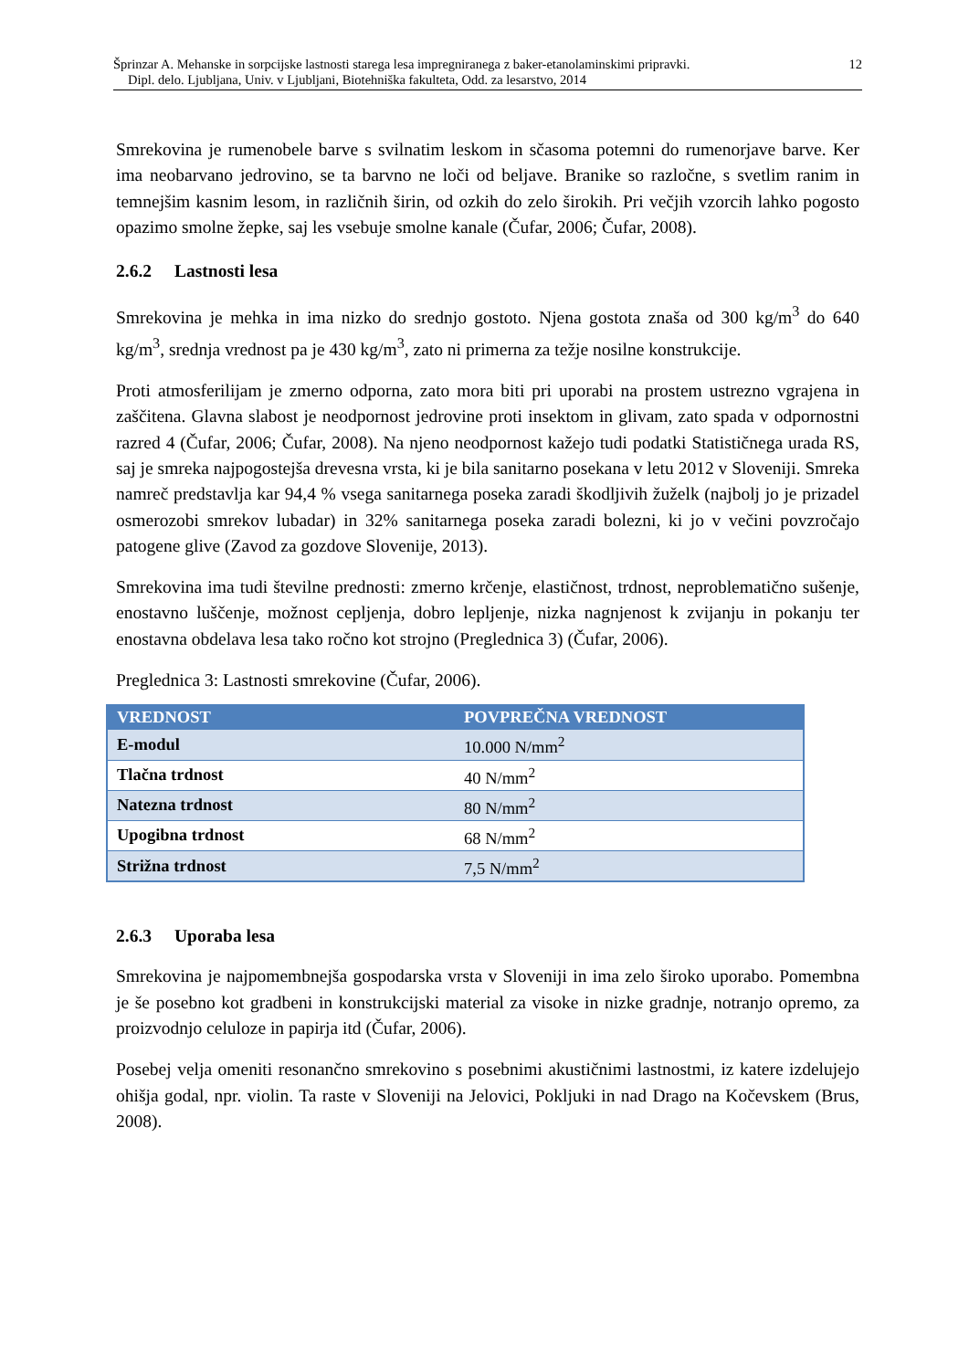Šprinzar A. Mehanske in sorpcijske lastnosti starega lesa impregniranega z baker-etanolaminskimi pripravki. 12
Dipl. delo. Ljubljana, Univ. v Ljubljani, Biotehniška fakulteta, Odd. za lesarstvo, 2014
Smrekovina je rumenobele barve s svilnatim leskom in sčasoma potemni do rumenorjave barve. Ker ima neobarvano jedrovino, se ta barvno ne loči od beljave. Branike so razločne, s svetlim ranim in temnejšim kasnim lesom, in različnih širin, od ozkih do zelo širokih. Pri večjih vzorcih lahko pogosto opazimo smolne žepke, saj les vsebuje smolne kanale (Čufar, 2006; Čufar, 2008).
2.6.2 Lastnosti lesa
Smrekovina je mehka in ima nizko do srednjo gostoto. Njena gostota znaša od 300 kg/m<sup>3</sup> do 640 kg/m<sup>3</sup>, srednja vrednost pa je 430 kg/m<sup>3</sup>, zato ni primerna za težje nosilne konstrukcije.
Proti atmosferilijam je zmerno odporna, zato mora biti pri uporabi na prostem ustrezno vgrajena in zaščitena. Glavna slabost je neodpornost jedrovine proti insektom in glivam, zato spada v odpornostni razred 4 (Čufar, 2006; Čufar, 2008). Na njeno neodpornost kažejo tudi podatki Statističnega urada RS, saj je smreka najpogostejša drevesna vrsta, ki je bila sanitarno posekana v letu 2012 v Sloveniji. Smreka namreč predstavlja kar 94,4 % vsega sanitarnega poseka zaradi škodljivih žuželk (najbolj jo je prizadel osmerozobi smrekov lubadar) in 32% sanitarnega poseka zaradi bolezni, ki jo v večini povzročajo patogene glive (Zavod za gozdove Slovenije, 2013).
Smrekovina ima tudi številne prednosti: zmerno krčenje, elastičnost, trdnost, neproblematično sušenje, enostavno luščenje, možnost cepljenja, dobro lepljenje, nizka nagnjenost k zvijanju in pokanju ter enostavna obdelava lesa tako ročno kot strojno (Preglednica 3) (Čufar, 2006).
Preglednica 3: Lastnosti smrekovine (Čufar, 2006).
| VREDNOST | POVPREČNA VREDNOST |
| --- | --- |
| E-modul | 10.000 N/mm<sup>2</sup> |
| Tlačna trdnost | 40 N/mm<sup>2</sup> |
| Natezna trdnost | 80 N/mm<sup>2</sup> |
| Upogibna trdnost | 68 N/mm<sup>2</sup> |
| Strižna trdnost | 7,5 N/mm<sup>2</sup> |
2.6.3 Uporaba lesa
Smrekovina je najpomembnejša gospodarska vrsta v Sloveniji in ima zelo široko uporabo. Pomembna je še posebno kot gradbeni in konstrukcijski material za visoke in nizke gradnje, notranjo opremo, za proizvodnjo celuloze in papirja itd (Čufar, 2006).
Posebej velja omeniti resonančno smrekovino s posebnimi akustičnimi lastnostmi, iz katere izdelujejo ohišja godal, npr. violin. Ta raste v Sloveniji na Jelovici, Pokljuki in nad Drago na Kočevskem (Brus, 2008).